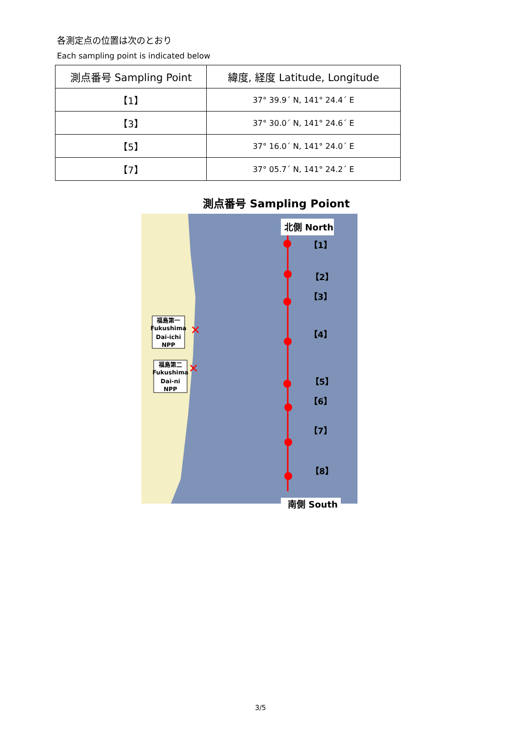各測定点の位置は次のとおり
Each sampling point is indicated below
| 測点番号 Sampling Point | 緯度, 経度 Latitude, Longitude |
| --- | --- |
| 【1】 | 37° 39.9´ N, 141° 24.4´ E |
| 【3】 | 37° 30.0´ N, 141° 24.6´ E |
| 【5】 | 37° 16.0´ N, 141° 24.0´ E |
| 【7】 | 37° 05.7´ N, 141° 24.2´ E |
測点番号 Sampling Poiont
北側 North
南側 South
【1】
【2】
【3】
【4】
【5】
【6】
【7】
【8】
福島第一
Fukushima
Dai-ichi
NPP
福島第二
Fukushima
Dai-ni
NPP
✕
✕
3/5